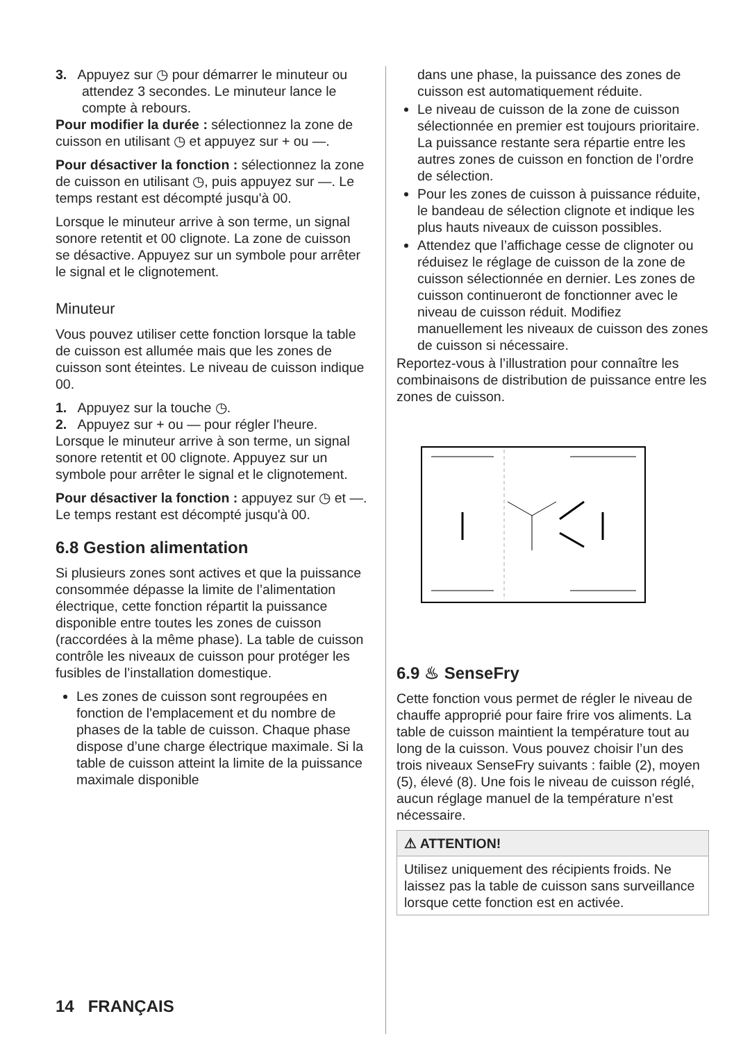3. Appuyez sur ◷ pour démarrer le minuteur ou attendez 3 secondes. Le minuteur lance le compte à rebours.
Pour modifier la durée : sélectionnez la zone de cuisson en utilisant ◷ et appuyez sur + ou —.
Pour désactiver la fonction : sélectionnez la zone de cuisson en utilisant ◷, puis appuyez sur —. Le temps restant est décompté jusqu'à 00.
Lorsque le minuteur arrive à son terme, un signal sonore retentit et 00 clignote. La zone de cuisson se désactive. Appuyez sur un symbole pour arrêter le signal et le clignotement.
Minuteur
Vous pouvez utiliser cette fonction lorsque la table de cuisson est allumée mais que les zones de cuisson sont éteintes. Le niveau de cuisson indique 00.
1. Appuyez sur la touche ◷.
2. Appuyez sur + ou — pour régler l'heure.
Lorsque le minuteur arrive à son terme, un signal sonore retentit et 00 clignote. Appuyez sur un symbole pour arrêter le signal et le clignotement.
Pour désactiver la fonction : appuyez sur ◷ et —. Le temps restant est décompté jusqu'à 00.
6.8 Gestion alimentation
Si plusieurs zones sont actives et que la puissance consommée dépasse la limite de l’alimentation électrique, cette fonction répartit la puissance disponible entre toutes les zones de cuisson (raccordées à la même phase). La table de cuisson contrôle les niveaux de cuisson pour protéger les fusibles de l’installation domestique.
Les zones de cuisson sont regroupées en fonction de l'emplacement et du nombre de phases de la table de cuisson. Chaque phase dispose d’une charge électrique maximale. Si la table de cuisson atteint la limite de la puissance maximale disponible
dans une phase, la puissance des zones de cuisson est automatiquement réduite.
Le niveau de cuisson de la zone de cuisson sélectionnée en premier est toujours prioritaire. La puissance restante sera répartie entre les autres zones de cuisson en fonction de l’ordre de sélection.
Pour les zones de cuisson à puissance réduite, le bandeau de sélection clignote et indique les plus hauts niveaux de cuisson possibles.
Attendez que l’affichage cesse de clignoter ou réduisez le réglage de cuisson de la zone de cuisson sélectionnée en dernier. Les zones de cuisson continueront de fonctionner avec le niveau de cuisson réduit. Modifiez manuellement les niveaux de cuisson des zones de cuisson si nécessaire.
Reportez-vous à l’illustration pour connaître les combinaisons de distribution de puissance entre les zones de cuisson.
6.9 ♨ SenseFry
Cette fonction vous permet de régler le niveau de chauffe approprié pour faire frire vos aliments. La table de cuisson maintient la température tout au long de la cuisson. Vous pouvez choisir l’un des trois niveaux SenseFry suivants : faible (2), moyen (5), élevé (8). Une fois le niveau de cuisson réglé, aucun réglage manuel de la température n’est nécessaire.
⚠ ATTENTION!
Utilisez uniquement des récipients froids. Ne laissez pas la table de cuisson sans surveillance lorsque cette fonction est en activée.
14 FRANÇAIS